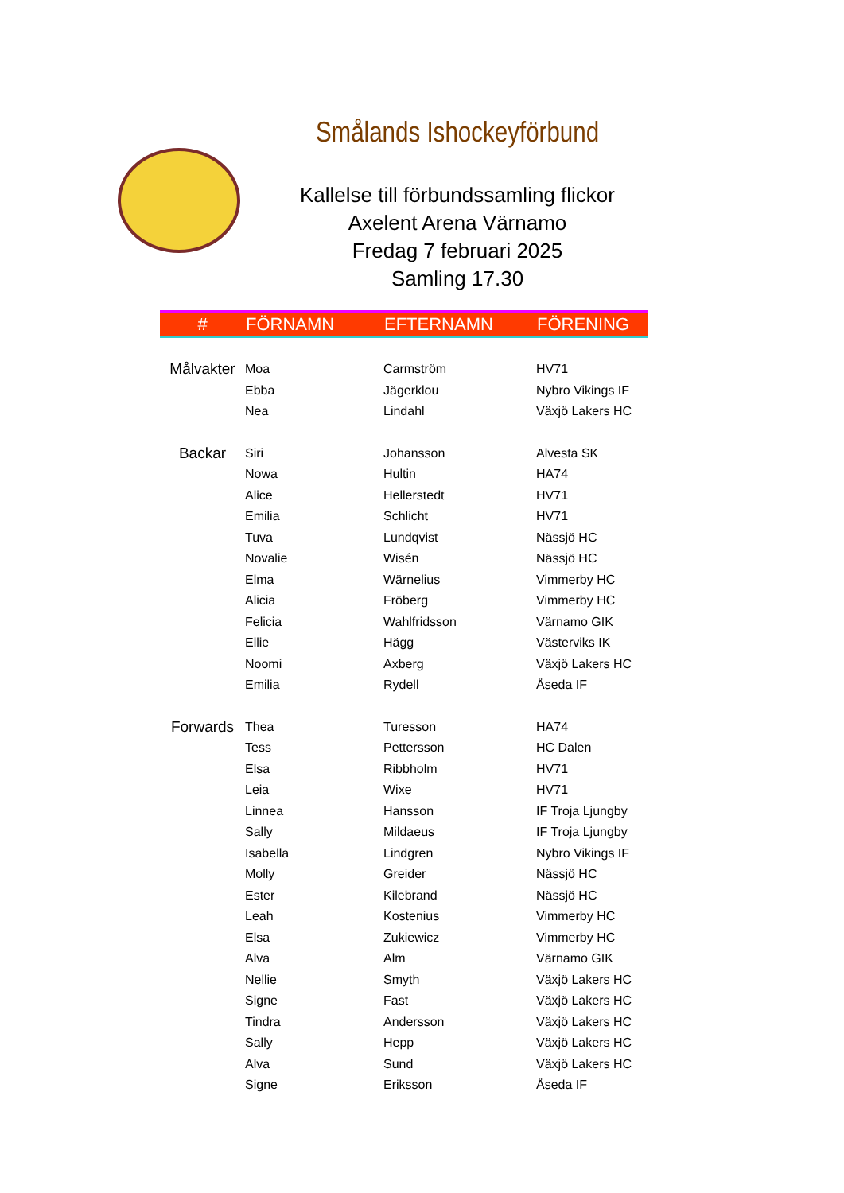Smålands Ishockeyförbund
Kallelse till förbundssamling flickor
Axelent Arena Värnamo
Fredag 7 februari 2025
Samling 17.30
| # | FÖRNAMN | EFTERNAMN | FÖRENING |
| --- | --- | --- | --- |
| Målvakter | Moa | Carmström | HV71 |
| | Ebba | Jägerklou | Nybro Vikings IF |
| | Nea | Lindahl | Växjö Lakers HC |
| Backar | Siri | Johansson | Alvesta SK |
| | Nowa | Hultin | HA74 |
| | Alice | Hellerstedt | HV71 |
| | Emilia | Schlicht | HV71 |
| | Tuva | Lundqvist | Nässjö HC |
| | Novalie | Wisén | Nässjö HC |
| | Elma | Wärnelius | Vimmerby HC |
| | Alicia | Fröberg | Vimmerby HC |
| | Felicia | Wahlfridsson | Värnamo GIK |
| | Ellie | Hägg | Västerviks IK |
| | Noomi | Axberg | Växjö Lakers HC |
| | Emilia | Rydell | Åseda IF |
| Forwards | Thea | Turesson | HA74 |
| | Tess | Pettersson | HC Dalen |
| | Elsa | Ribbholm | HV71 |
| | Leia | Wixe | HV71 |
| | Linnea | Hansson | IF Troja Ljungby |
| | Sally | Mildaeus | IF Troja Ljungby |
| | Isabella | Lindgren | Nybro Vikings IF |
| | Molly | Greider | Nässjö HC |
| | Ester | Kilebrand | Nässjö HC |
| | Leah | Kostenius | Vimmerby HC |
| | Elsa | Zukiewicz | Vimmerby HC |
| | Alva | Alm | Värnamo GIK |
| | Nellie | Smyth | Växjö Lakers HC |
| | Signe | Fast | Växjö Lakers HC |
| | Tindra | Andersson | Växjö Lakers HC |
| | Sally | Hepp | Växjö Lakers HC |
| | Alva | Sund | Växjö Lakers HC |
| | Signe | Eriksson | Åseda IF |